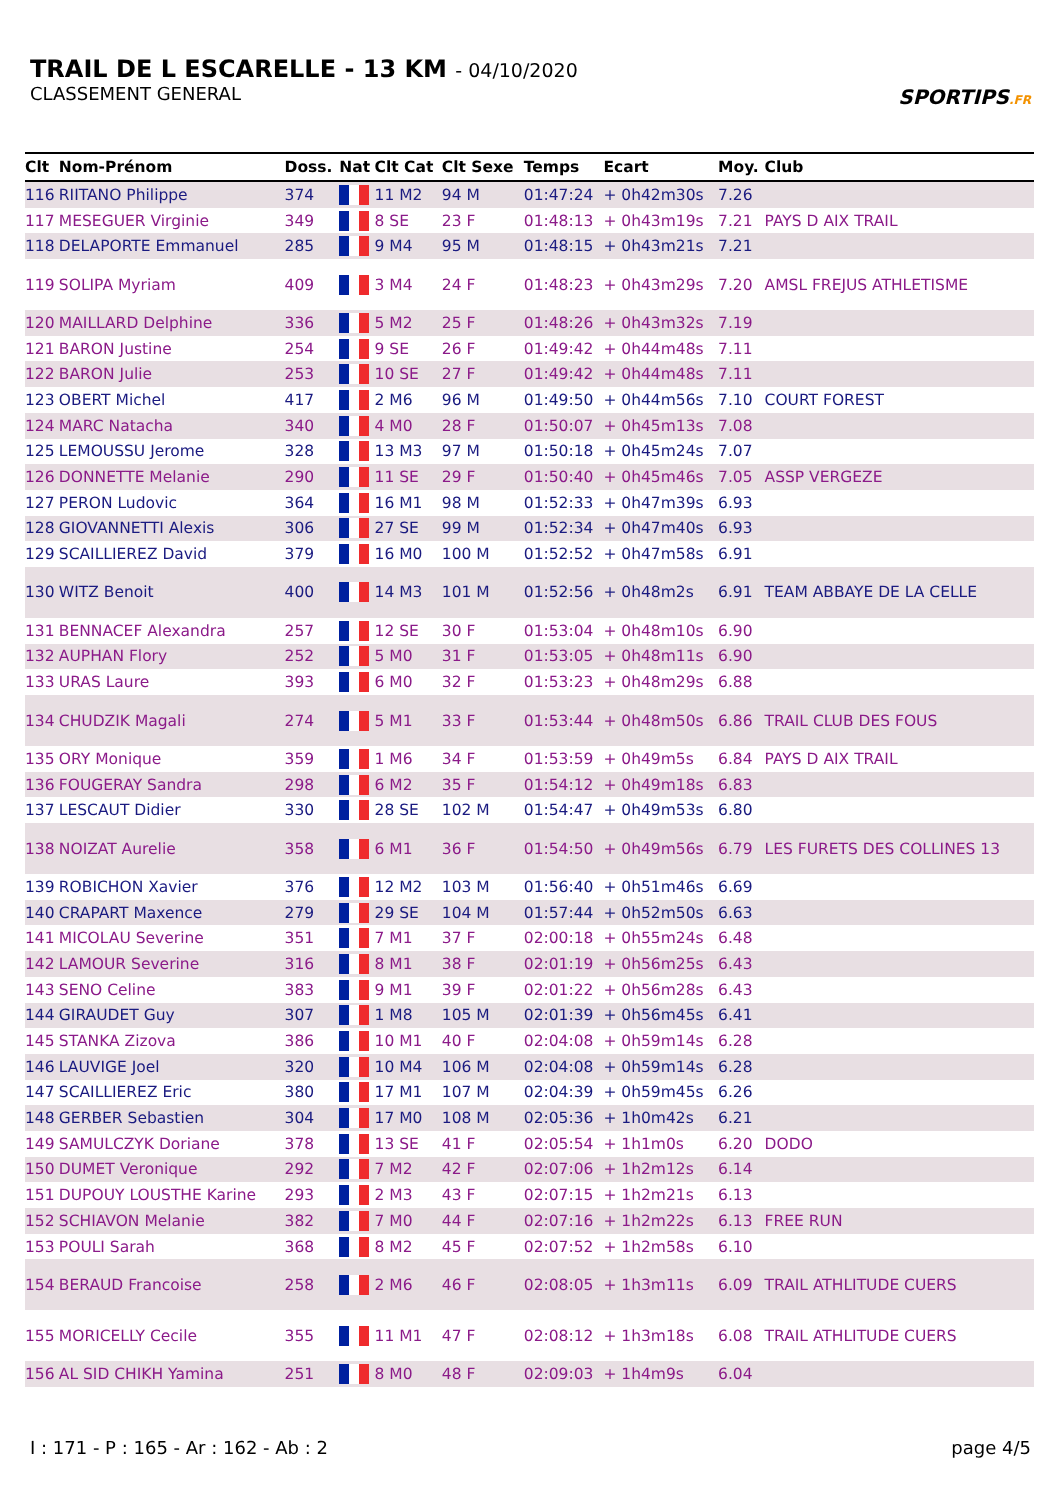TRAIL DE L ESCARELLE - 13 KM - 04/10/2020
CLASSEMENT GENERAL
SPORTIPS.FR
| Clt | Nom-Prénom | Doss. | Nat | Clt Cat | Clt Sexe | Temps | Ecart | Moy. | Club |
| --- | --- | --- | --- | --- | --- | --- | --- | --- | --- |
| 116 | RIITANO Philippe | 374 | | 11 M2 | 94 M | 01:47:24 | + 0h42m30s | 7.26 | |
| 117 | MESEGUER Virginie | 349 | | 8 SE | 23 F | 01:48:13 | + 0h43m19s | 7.21 | PAYS D AIX TRAIL |
| 118 | DELAPORTE Emmanuel | 285 | | 9 M4 | 95 M | 01:48:15 | + 0h43m21s | 7.21 | |
| 119 | SOLIPA Myriam | 409 | | 3 M4 | 24 F | 01:48:23 | + 0h43m29s | 7.20 | AMSL FREJUS ATHLETISME |
| 120 | MAILLARD Delphine | 336 | | 5 M2 | 25 F | 01:48:26 | + 0h43m32s | 7.19 | |
| 121 | BARON Justine | 254 | | 9 SE | 26 F | 01:49:42 | + 0h44m48s | 7.11 | |
| 122 | BARON Julie | 253 | | 10 SE | 27 F | 01:49:42 | + 0h44m48s | 7.11 | |
| 123 | OBERT Michel | 417 | | 2 M6 | 96 M | 01:49:50 | + 0h44m56s | 7.10 | COURT FOREST |
| 124 | MARC Natacha | 340 | | 4 M0 | 28 F | 01:50:07 | + 0h45m13s | 7.08 | |
| 125 | LEMOUSSU Jerome | 328 | | 13 M3 | 97 M | 01:50:18 | + 0h45m24s | 7.07 | |
| 126 | DONNETTE Melanie | 290 | | 11 SE | 29 F | 01:50:40 | + 0h45m46s | 7.05 | ASSP VERGEZE |
| 127 | PERON Ludovic | 364 | | 16 M1 | 98 M | 01:52:33 | + 0h47m39s | 6.93 | |
| 128 | GIOVANNETTI Alexis | 306 | | 27 SE | 99 M | 01:52:34 | + 0h47m40s | 6.93 | |
| 129 | SCAILLIEREZ David | 379 | | 16 M0 | 100 M | 01:52:52 | + 0h47m58s | 6.91 | |
| 130 | WITZ Benoit | 400 | | 14 M3 | 101 M | 01:52:56 | + 0h48m2s | 6.91 | TEAM ABBAYE DE LA CELLE |
| 131 | BENNACEF Alexandra | 257 | | 12 SE | 30 F | 01:53:04 | + 0h48m10s | 6.90 | |
| 132 | AUPHAN Flory | 252 | | 5 M0 | 31 F | 01:53:05 | + 0h48m11s | 6.90 | |
| 133 | URAS Laure | 393 | | 6 M0 | 32 F | 01:53:23 | + 0h48m29s | 6.88 | |
| 134 | CHUDZIK Magali | 274 | | 5 M1 | 33 F | 01:53:44 | + 0h48m50s | 6.86 | TRAIL CLUB DES FOUS |
| 135 | ORY Monique | 359 | | 1 M6 | 34 F | 01:53:59 | + 0h49m5s | 6.84 | PAYS D AIX TRAIL |
| 136 | FOUGERAY Sandra | 298 | | 6 M2 | 35 F | 01:54:12 | + 0h49m18s | 6.83 | |
| 137 | LESCAUT Didier | 330 | | 28 SE | 102 M | 01:54:47 | + 0h49m53s | 6.80 | |
| 138 | NOIZAT Aurelie | 358 | | 6 M1 | 36 F | 01:54:50 | + 0h49m56s | 6.79 | LES FURETS DES COLLINES 13 |
| 139 | ROBICHON Xavier | 376 | | 12 M2 | 103 M | 01:56:40 | + 0h51m46s | 6.69 | |
| 140 | CRAPART Maxence | 279 | | 29 SE | 104 M | 01:57:44 | + 0h52m50s | 6.63 | |
| 141 | MICOLAU Severine | 351 | | 7 M1 | 37 F | 02:00:18 | + 0h55m24s | 6.48 | |
| 142 | LAMOUR Severine | 316 | | 8 M1 | 38 F | 02:01:19 | + 0h56m25s | 6.43 | |
| 143 | SENO Celine | 383 | | 9 M1 | 39 F | 02:01:22 | + 0h56m28s | 6.43 | |
| 144 | GIRAUDET Guy | 307 | | 1 M8 | 105 M | 02:01:39 | + 0h56m45s | 6.41 | |
| 145 | STANKA Zizova | 386 | | 10 M1 | 40 F | 02:04:08 | + 0h59m14s | 6.28 | |
| 146 | LAUVIGE Joel | 320 | | 10 M4 | 106 M | 02:04:08 | + 0h59m14s | 6.28 | |
| 147 | SCAILLIEREZ Eric | 380 | | 17 M1 | 107 M | 02:04:39 | + 0h59m45s | 6.26 | |
| 148 | GERBER Sebastien | 304 | | 17 M0 | 108 M | 02:05:36 | + 1h0m42s | 6.21 | |
| 149 | SAMULCZYK Doriane | 378 | | 13 SE | 41 F | 02:05:54 | + 1h1m0s | 6.20 | DODO |
| 150 | DUMET Veronique | 292 | | 7 M2 | 42 F | 02:07:06 | + 1h2m12s | 6.14 | |
| 151 | DUPOUY LOUSTHE Karine | 293 | | 2 M3 | 43 F | 02:07:15 | + 1h2m21s | 6.13 | |
| 152 | SCHIAVON Melanie | 382 | | 7 M0 | 44 F | 02:07:16 | + 1h2m22s | 6.13 | FREE RUN |
| 153 | POULI Sarah | 368 | | 8 M2 | 45 F | 02:07:52 | + 1h2m58s | 6.10 | |
| 154 | BERAUD Francoise | 258 | | 2 M6 | 46 F | 02:08:05 | + 1h3m11s | 6.09 | TRAIL ATHLITUDE CUERS |
| 155 | MORICELLY Cecile | 355 | | 11 M1 | 47 F | 02:08:12 | + 1h3m18s | 6.08 | TRAIL ATHLITUDE CUERS |
| 156 | AL SID CHIKH Yamina | 251 | | 8 M0 | 48 F | 02:09:03 | + 1h4m9s | 6.04 | |
I : 171 - P : 165 - Ar : 162 - Ab : 2 page 4/5